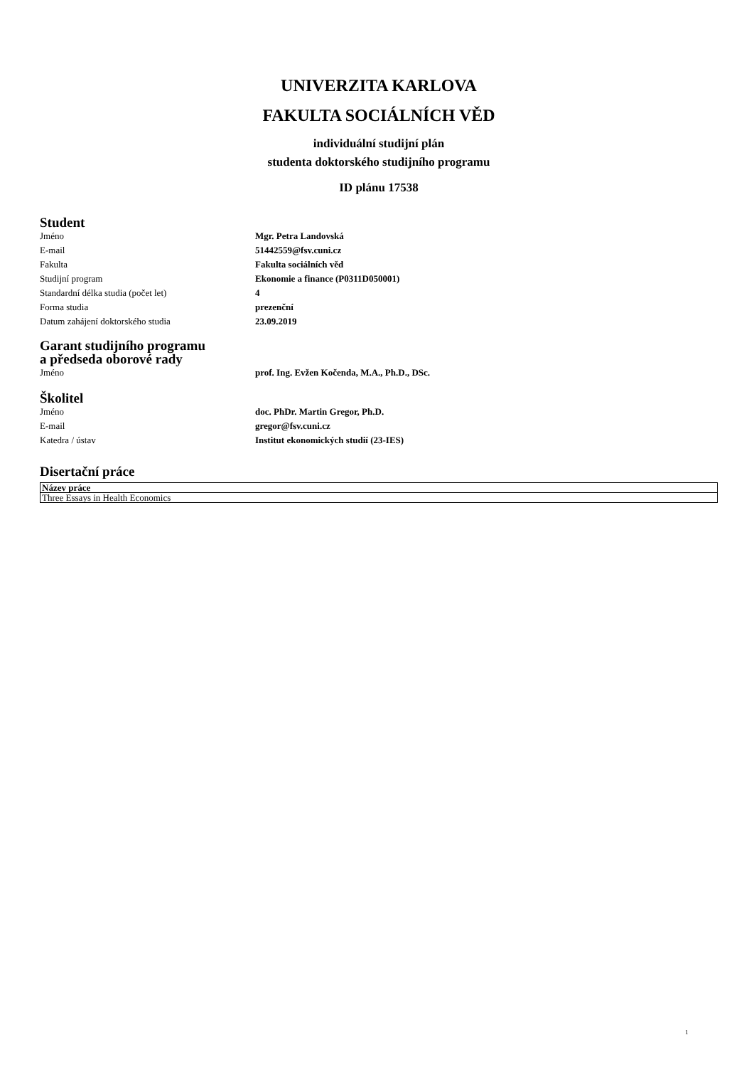UNIVERZITA KARLOVA
FAKULTA SOCIÁLNÍCH VĚD
individuální studijní plán
studenta doktorského studijního programu
ID plánu 17538
Student
| Jméno | Mgr. Petra Landovská |
| E-mail | 51442559@fsv.cuni.cz |
| Fakulta | Fakulta sociálních věd |
| Studijní program | Ekonomie a finance (P0311D050001) |
| Standardní délka studia (počet let) | 4 |
| Forma studia | prezenční |
| Datum zahájení doktorského studia | 23.09.2019 |
Garant studijního programu
a předseda oborové rady
| Jméno | prof. Ing. Evžen Kočenda, M.A., Ph.D., DSc. |
Školitel
| Jméno | doc. PhDr. Martin Gregor, Ph.D. |
| E-mail | gregor@fsv.cuni.cz |
| Katedra / ústav | Institut ekonomických studií (23-IES) |
Disertační práce
| Název práce |
| --- |
| Three Essays in Health Economics |
1